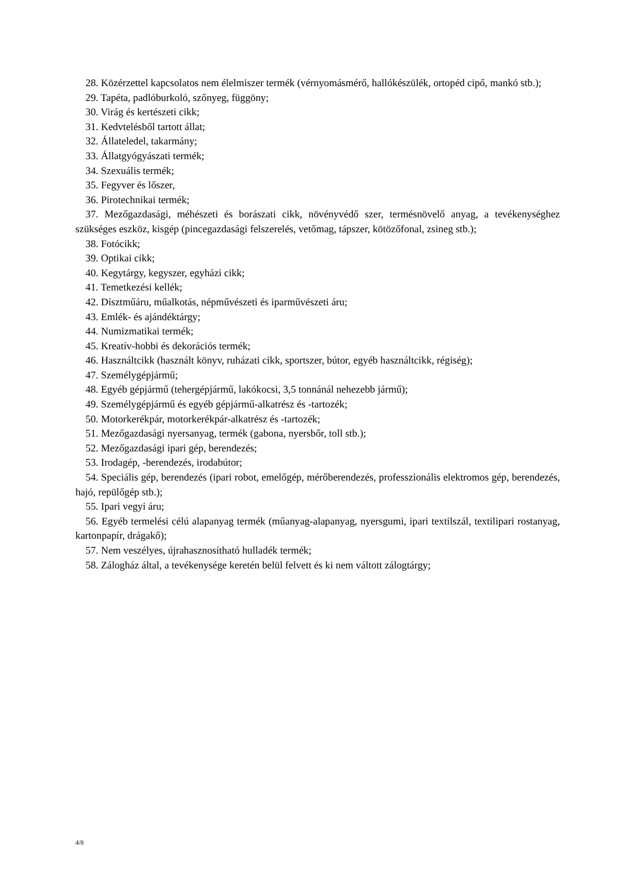28. Közérzettel kapcsolatos nem élelmiszer termék (vérnyomásmérő, hallókészülék, ortopéd cipő, mankó stb.);
29. Tapéta, padlóburkoló, szőnyeg, függöny;
30. Virág és kertészeti cikk;
31. Kedvtelésből tartott állat;
32. Állateledel, takarmány;
33. Állatgyógyászati termék;
34. Szexuális termék;
35. Fegyver és lőszer,
36. Pirotechnikai termék;
37. Mezőgazdasági, méhészeti és borászati cikk, növényvédő szer, termésnövelő anyag, a tevékenységhez szükséges eszköz, kisgép (pincegazdasági felszerelés, vetőmag, tápszer, kötözőfonal, zsineg stb.);
38. Fotócikk;
39. Optikai cikk;
40. Kegytárgy, kegyszer, egyházi cikk;
41. Temetkezési kellék;
42. Dísztműáru, műalkotás, népművészeti és iparművészeti áru;
43. Emlék- és ajándéktárgy;
44. Numizmatikai termék;
45. Kreatív-hobbi és dekorációs termék;
46. Használtcikk (használt könyv, ruházati cikk, sportszer, bútor, egyéb használtcikk, régiség);
47. Személygépjármű;
48. Egyéb gépjármű (tehergépjármű, lakókocsi, 3,5 tonnánál nehezebb jármű);
49. Személygépjármű és egyéb gépjármű-alkatrész és -tartozék;
50. Motorkerékpár, motorkerékpár-alkatrész és -tartozék;
51. Mezőgazdasági nyersanyag, termék (gabona, nyersbőr, toll stb.);
52. Mezőgazdasági ipari gép, berendezés;
53. Irodagép, -berendezés, irodabútor;
54. Speciális gép, berendezés (ipari robot, emelőgép, mérőberendezés, professzionális elektromos gép, berendezés, hajó, repülőgép stb.);
55. Ipari vegyi áru;
56. Egyéb termelési célú alapanyag termék (műanyag-alapanyag, nyersgumi, ipari textilszál, textilipari rostanyag, kartonpapír, drágakő);
57. Nem veszélyes, újrahasznosítható hulladék termék;
58. Zálogház által, a tevékenysége keretén belül felvett és ki nem váltott zálogtárgy;
4/8